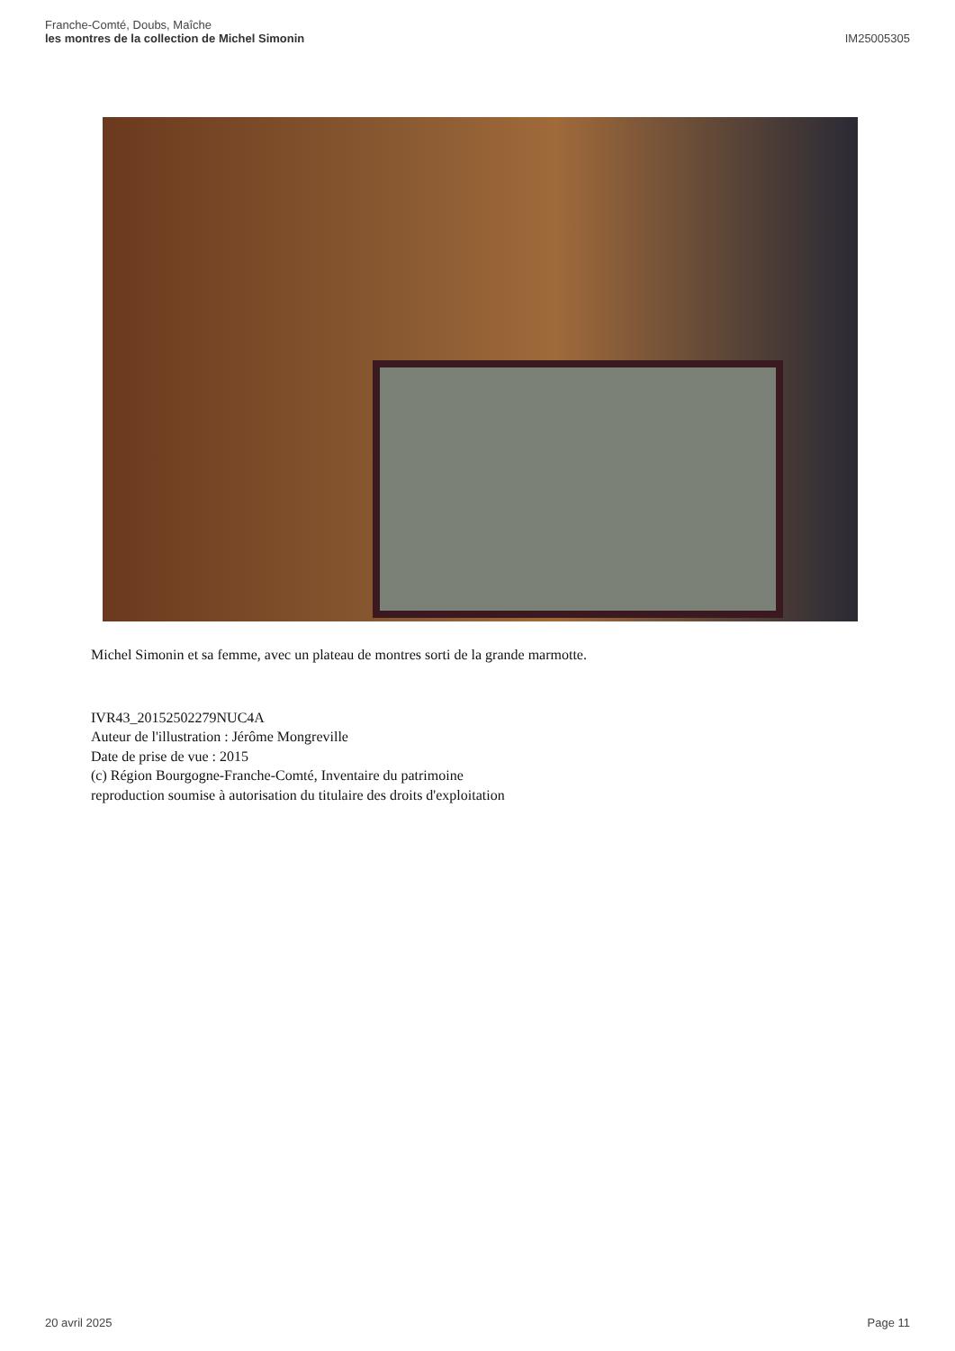Franche-Comté, Doubs, Maîche
les montres de la collection de Michel Simonin
IM25005305
Michel Simonin et sa femme, avec un plateau de montres sorti de la grande marmotte.
IVR43_20152502279NUC4A
Auteur de l'illustration : Jérôme Mongreville
Date de prise de vue : 2015
(c) Région Bourgogne-Franche-Comté, Inventaire du patrimoine
reproduction soumise à autorisation du titulaire des droits d'exploitation
20 avril 2025 Page 11